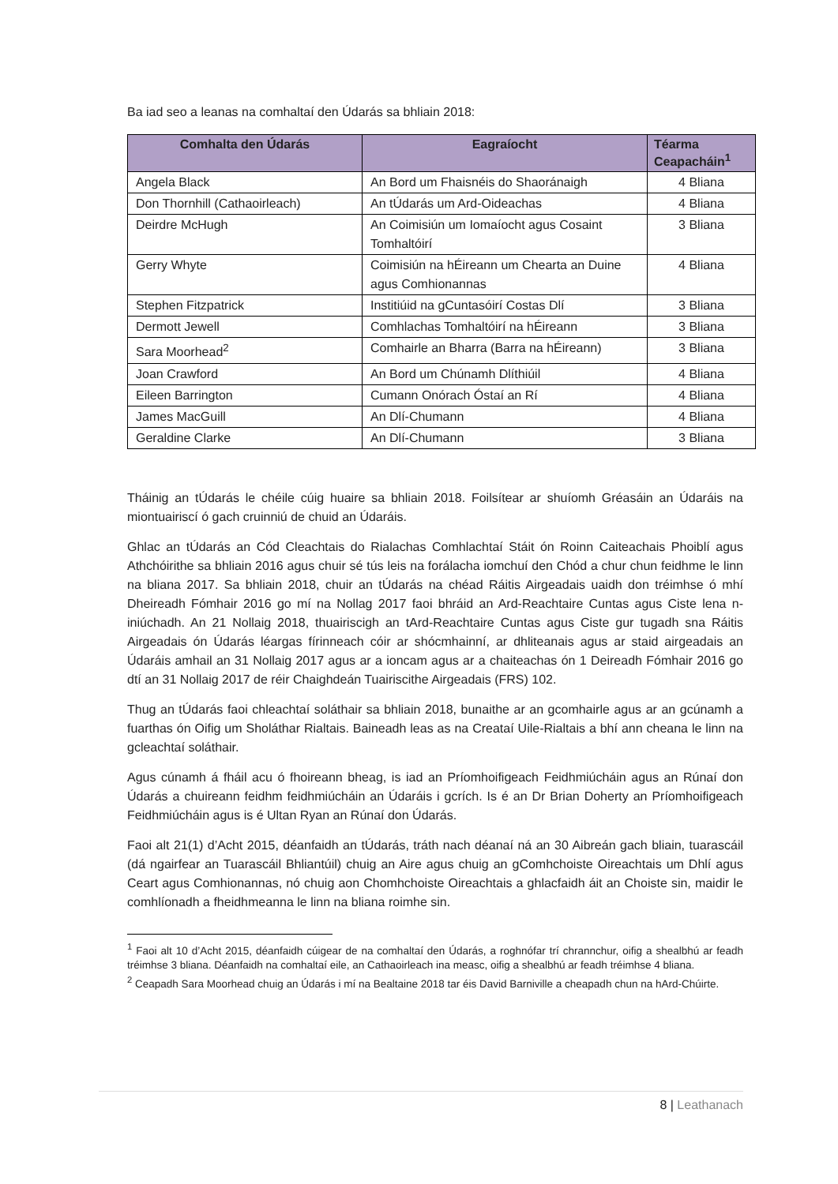Ba iad seo a leanas na comhaltaí den Údarás sa bhliain 2018:
| Comhalta den Údarás | Eagraíocht | Téarma Ceapacháin<sup>1</sup> |
| --- | --- | --- |
| Angela Black | An Bord um Fhaisnéis do Shaoránaigh | 4 Bliana |
| Don Thornhill (Cathaoirleach) | An tÚdarás um Ard-Oideachas | 4 Bliana |
| Deirdre McHugh | An Coimisiún um Iomaíocht agus Cosaint Tomhaltóirí | 3 Bliana |
| Gerry Whyte | Coimisiún na hÉireann um Chearta an Duine agus Comhionannas | 4 Bliana |
| Stephen Fitzpatrick | Institiúid na gCuntasóirí Costas Dlí | 3 Bliana |
| Dermott Jewell | Comhlachas Tomhaltóirí na hÉireann | 3 Bliana |
| Sara Moorhead<sup>2</sup> | Comhairle an Bharra (Barra na hÉireann) | 3 Bliana |
| Joan Crawford | An Bord um Chúnamh Dlíthiúil | 4 Bliana |
| Eileen Barrington | Cumann Onórach Óstaí an Rí | 4 Bliana |
| James MacGuill | An Dlí-Chumann | 4 Bliana |
| Geraldine Clarke | An Dlí-Chumann | 3 Bliana |
Tháinig an tÚdarás le chéile cúig huaire sa bhliain 2018. Foilsítear ar shuíomh Gréasáin an Údaráis na miontuairiscí ó gach cruinniú de chuid an Údaráis.
Ghlac an tÚdarás an Cód Cleachtais do Rialachas Comhlachtaí Stáit ón Roinn Caiteachais Phoiblí agus Athchóirithe sa bhliain 2016 agus chuir sé tús leis na forálacha iomchuí den Chód a chur chun feidhme le linn na bliana 2017. Sa bhliain 2018, chuir an tÚdarás na chéad Ráitis Airgeadais uaidh don tréimhse ó mhí Dheireadh Fómhair 2016 go mí na Nollag 2017 faoi bhráid an Ard-Reachtaire Cuntas agus Ciste lena n-iniúchadh. An 21 Nollaig 2018, thuairiscigh an tArd-Reachtaire Cuntas agus Ciste gur tugadh sna Ráitis Airgeadais ón Údarás léargas fírinneach cóir ar shócmhainní, ar dhliteanais agus ar staid airgeadais an Údaráis amhail an 31 Nollaig 2017 agus ar a ioncam agus ar a chaiteachas ón 1 Deireadh Fómhair 2016 go dtí an 31 Nollaig 2017 de réir Chaighdeán Tuairiscithe Airgeadais (FRS) 102.
Thug an tÚdarás faoi chleachtaí soláthair sa bhliain 2018, bunaithe ar an gcomhairle agus ar an gcúnamh a fuarthas ón Oifig um Sholáthar Rialtais. Baineadh leas as na Creataí Uile-Rialtais a bhí ann cheana le linn na gcleachtaí soláthair.
Agus cúnamh á fháil acu ó fhoireann bheag, is iad an Príomhoifigeach Feidhmiúcháin agus an Rúnaí don Údarás a chuireann feidhm feidhmiúcháin an Údaráis i gcrích. Is é an Dr Brian Doherty an Príomhoifigeach Feidhmiúcháin agus is é Ultan Ryan an Rúnaí don Údarás.
Faoi alt 21(1) d’Acht 2015, déanfaidh an tÚdarás, tráth nach déanaí ná an 30 Aibreán gach bliain, tuarascáil (dá ngairfear an Tuarascáil Bhliantúil) chuig an Aire agus chuig an gComhchoiste Oireachtais um Dhlí agus Ceart agus Comhionannas, nó chuig aon Chomhchoiste Oireachtais a ghlacfaidh áit an Choiste sin, maidir le comhlíonadh a fheidhmeanna le linn na bliana roimhe sin.
<sup>1</sup> Faoi alt 10 d’Acht 2015, déanfaidh cúigear de na comhaltaí den Údarás, a roghnófar trí chrannchur, oifig a shealbhú ar feadh tréimhse 3 bliana. Déanfaidh na comhaltaí eile, an Cathaoirleach ina measc, oifig a shealbhú ar feadh tréimhse 4 bliana.
<sup>2</sup> Ceapadh Sara Moorhead chuig an Údarás i mí na Bealtaine 2018 tar éis David Barniville a cheapadh chun na hArd-Chúirte.
8 | Leathanach